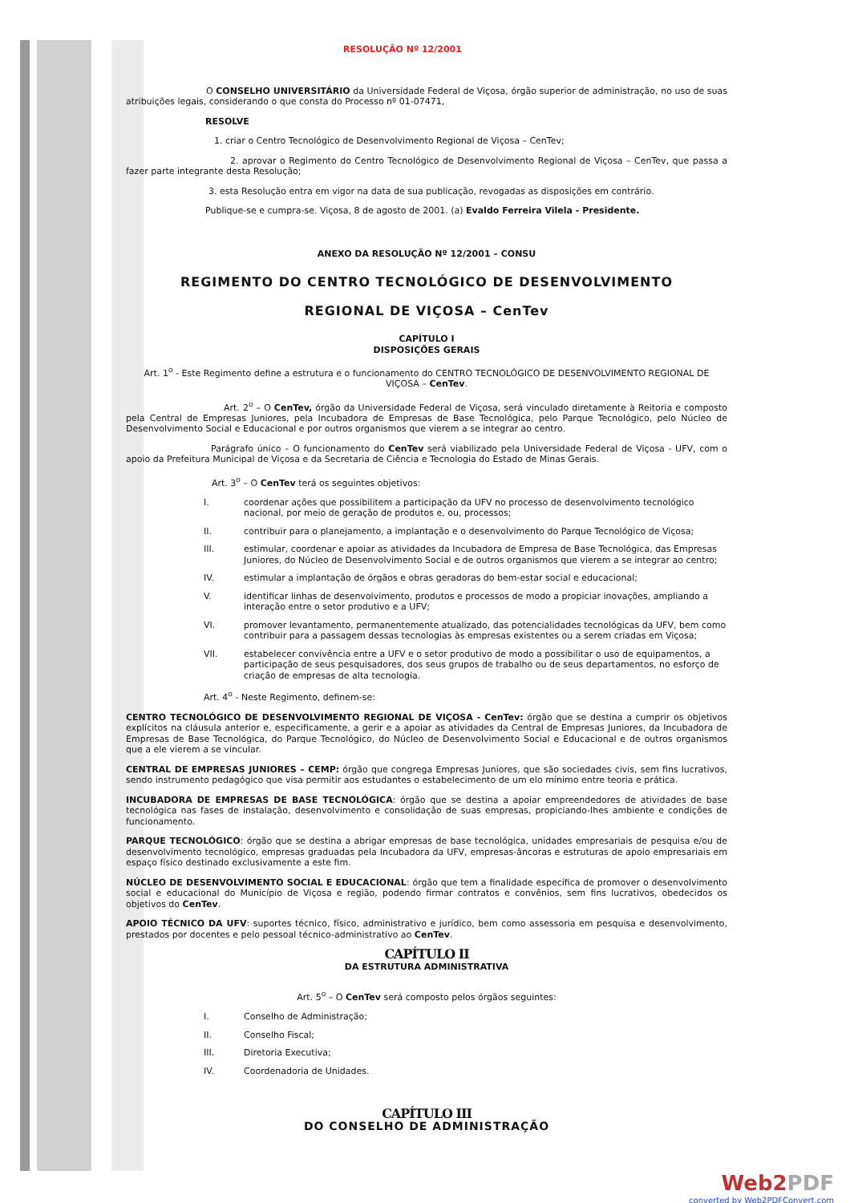RESOLUÇÃO Nº 12/2001
O CONSELHO UNIVERSITÁRIO da Universidade Federal de Viçosa, órgão superior de administração, no uso de suas atribuições legais, considerando o que consta do Processo nº 01-07471,
RESOLVE
1. criar o Centro Tecnológico de Desenvolvimento Regional de Viçosa – CenTev;
2. aprovar o Regimento do Centro Tecnológico de Desenvolvimento Regional de Viçosa – CenTev, que passa a fazer parte integrante desta Resolução;
3. esta Resolução entra em vigor na data de sua publicação, revogadas as disposições em contrário.
Publique-se e cumpra-se. Viçosa, 8 de agosto de 2001. (a) Evaldo Ferreira Vilela - Presidente.
ANEXO DA RESOLUÇÃO Nº 12/2001 – CONSU
REGIMENTO DO CENTRO TECNOLÓGICO DE DESENVOLVIMENTO
REGIONAL DE VIÇOSA – CenTev
CAPÍTULO I
DISPOSIÇÕES GERAIS
Art. 1<sup>o</sup> - Este Regimento define a estrutura e o funcionamento do CENTRO TECNOLÓGICO DE DESENVOLVIMENTO REGIONAL DE VIÇOSA – CenTev.
Art. 2<sup>o</sup> – O CenTev, órgão da Universidade Federal de Viçosa, será vinculado diretamente à Reitoria e composto pela Central de Empresas Juniores, pela Incubadora de Empresas de Base Tecnológica, pelo Parque Tecnológico, pelo Núcleo de Desenvolvimento Social e Educacional e por outros organismos que vierem a se integrar ao centro.
Parágrafo único – O funcionamento do CenTev será viabilizado pela Universidade Federal de Viçosa - UFV, com o apoio da Prefeitura Municipal de Viçosa e da Secretaria de Ciência e Tecnologia do Estado de Minas Gerais.
Art. 3<sup>o</sup> – O CenTev terá os seguintes objetivos:
I. coordenar ações que possibilitem a participação da UFV no processo de desenvolvimento tecnológico nacional, por meio de geração de produtos e, ou, processos;
II. contribuir para o planejamento, a implantação e o desenvolvimento do Parque Tecnológico de Viçosa;
III. estimular, coordenar e apoiar as atividades da Incubadora de Empresa de Base Tecnológica, das Empresas Juniores, do Núcleo de Desenvolvimento Social e de outros organismos que vierem a se integrar ao centro;
IV. estimular a implantação de órgãos e obras geradoras do bem-estar social e educacional;
V. identificar linhas de desenvolvimento, produtos e processos de modo a propiciar inovações, ampliando a interação entre o setor produtivo e a UFV;
VI. promover levantamento, permanentemente atualizado, das potencialidades tecnológicas da UFV, bem como contribuir para a passagem dessas tecnologias às empresas existentes ou a serem criadas em Viçosa;
VII. estabelecer convivência entre a UFV e o setor produtivo de modo a possibilitar o uso de equipamentos, a participação de seus pesquisadores, dos seus grupos de trabalho ou de seus departamentos, no esforço de criação de empresas de alta tecnologia.
Art. 4<sup>o</sup> - Neste Regimento, definem-se:
CENTRO TECNOLÓGICO DE DESENVOLVIMENTO REGIONAL DE VIÇOSA - CenTev: órgão que se destina a cumprir os objetivos explícitos na cláusula anterior e, especificamente, a gerir e a apoiar as atividades da Central de Empresas Juniores, da Incubadora de Empresas de Base Tecnológica, do Parque Tecnológico, do Núcleo de Desenvolvimento Social e Educacional e de outros organismos que a ele vierem a se vincular.
CENTRAL DE EMPRESAS JUNIORES – CEMP: órgão que congrega Empresas Juniores, que são sociedades civis, sem fins lucrativos, sendo instrumento pedagógico que visa permitir aos estudantes o estabelecimento de um elo mínimo entre teoria e prática.
INCUBADORA DE EMPRESAS DE BASE TECNOLÓGICA: órgão que se destina a apoiar empreendedores de atividades de base tecnológica nas fases de instalação, desenvolvimento e consolidação de suas empresas, propiciando-lhes ambiente e condições de funcionamento.
PARQUE TECNOLÓGICO: órgão que se destina a abrigar empresas de base tecnológica, unidades empresariais de pesquisa e/ou de desenvolvimento tecnológico, empresas graduadas pela Incubadora da UFV, empresas-âncoras e estruturas de apoio empresariais em espaço físico destinado exclusivamente a este fim.
NÚCLEO DE DESENVOLVIMENTO SOCIAL E EDUCACIONAL: órgão que tem a finalidade específica de promover o desenvolvimento social e educacional do Município de Viçosa e região, podendo firmar contratos e convênios, sem fins lucrativos, obedecidos os objetivos do CenTev.
APOIO TÉCNICO DA UFV: suportes técnico, físico, administrativo e jurídico, bem como assessoria em pesquisa e desenvolvimento, prestados por docentes e pelo pessoal técnico-administrativo ao CenTev.
CAPÍTULO II
DA ESTRUTURA ADMINISTRATIVA
Art. 5<sup>o</sup> – O CenTev será composto pelos órgãos seguintes:
I. Conselho de Administração;
II. Conselho Fiscal;
III. Diretoria Executiva;
IV. Coordenadoria de Unidades.
CAPÍTULO III
DO CONSELHO DE ADMINISTRAÇÃO
Web2PDF
converted by Web2PDFConvert.com